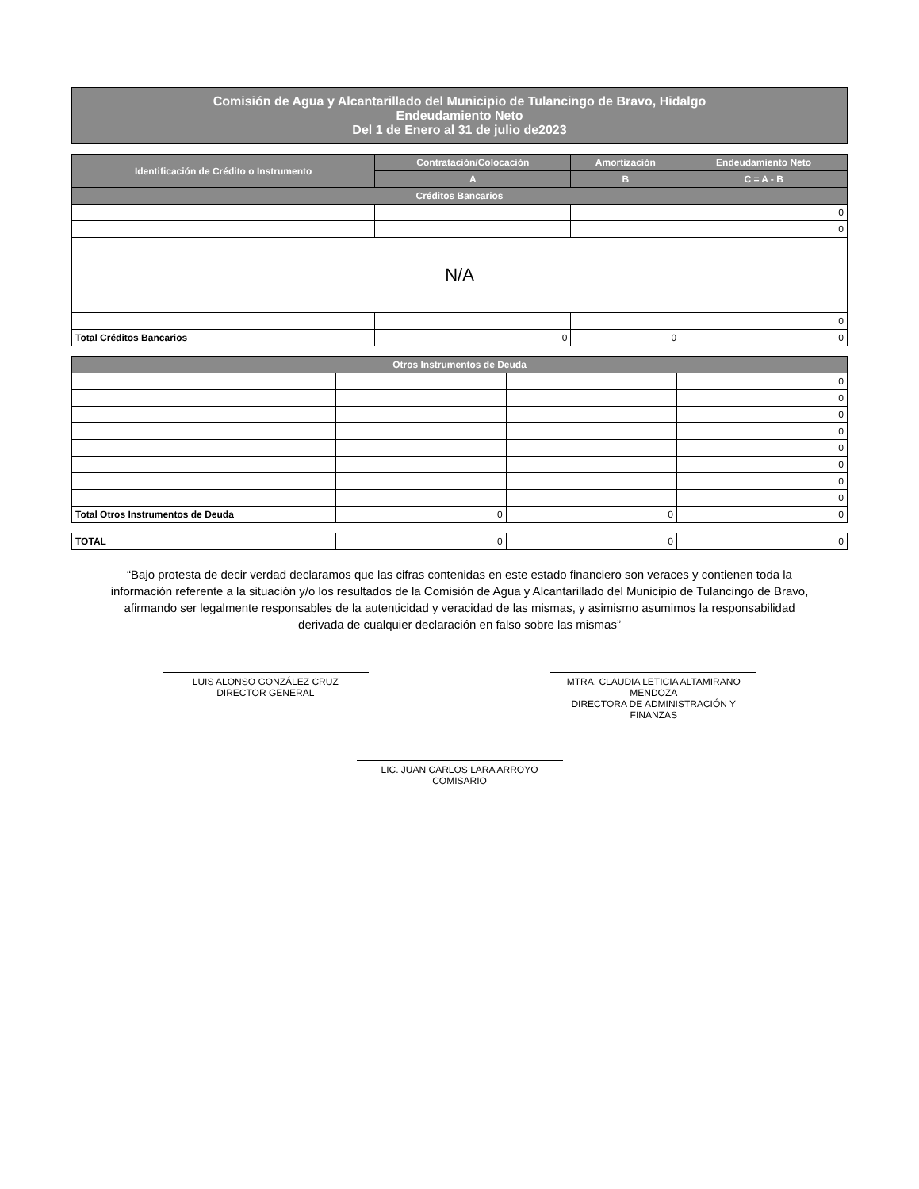Comisión de Agua y Alcantarillado del Municipio de Tulancingo de Bravo, Hidalgo
Endeudamiento Neto
Del 1 de Enero al 31 de julio de2023
| Identificación de Crédito o Instrumento | Contratación/Colocación | Amortización | Endeudamiento Neto |
| --- | --- | --- | --- |
| | A | B | C = A - B |
| Créditos Bancarios | | | |
| | | | 0 |
| | | | 0 |
| N/A | | | |
| | | | 0 |
| Total Créditos Bancarios | 0 | 0 | 0 |
| Otros Instrumentos de Deuda | | | |
| --- | --- | --- | --- |
| | | | 0 |
| | | | 0 |
| | | | 0 |
| | | | 0 |
| | | | 0 |
| | | | 0 |
| | | | 0 |
| | | | 0 |
| Total Otros Instrumentos de Deuda | 0 | 0 | 0 |
| TOTAL | 0 | 0 | 0 |
“Bajo protesta de decir verdad declaramos que las cifras contenidas en este estado financiero son veraces y contienen toda la información referente a la situación y/o los resultados de la Comisión de Agua y Alcantarillado del Municipio de Tulancingo de Bravo, afirmando ser legalmente responsables de la autenticidad y veracidad de las mismas, y asimismo asumimos la responsabilidad derivada de cualquier declaración en falso sobre las mismas”
LUIS ALONSO GONZÁLEZ CRUZ
DIRECTOR GENERAL
MTRA. CLAUDIA LETICIA ALTAMIRANO MENDOZA
DIRECTORA DE ADMINISTRACIÓN Y FINANZAS
LIC. JUAN CARLOS LARA ARROYO
COMISARIO